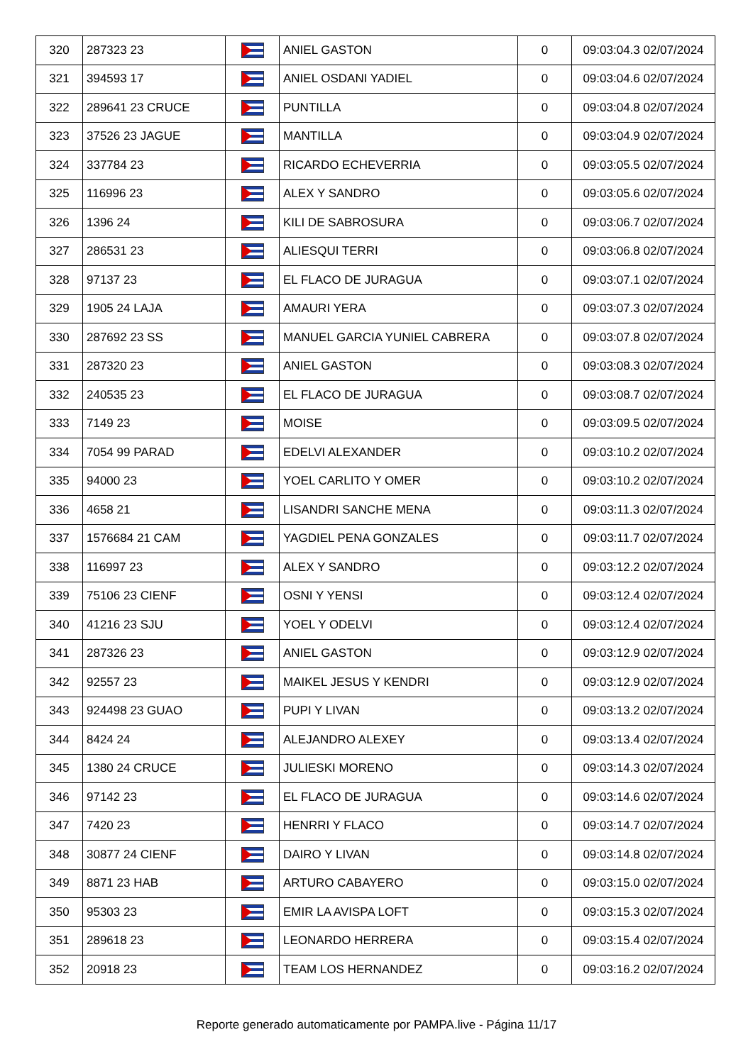| 320 | 287323 23 | | ANIEL GASTON | 0 | 09:03:04.3 02/07/2024 |
| 321 | 394593 17 | | ANIEL OSDANI YADIEL | 0 | 09:03:04.6 02/07/2024 |
| 322 | 289641 23 CRUCE | | PUNTILLA | 0 | 09:03:04.8 02/07/2024 |
| 323 | 37526 23 JAGUE | | MANTILLA | 0 | 09:03:04.9 02/07/2024 |
| 324 | 337784 23 | | RICARDO ECHEVERRIA | 0 | 09:03:05.5 02/07/2024 |
| 325 | 116996 23 | | ALEX Y SANDRO | 0 | 09:03:05.6 02/07/2024 |
| 326 | 1396 24 | | KILI DE SABROSURA | 0 | 09:03:06.7 02/07/2024 |
| 327 | 286531 23 | | ALIESQUI TERRI | 0 | 09:03:06.8 02/07/2024 |
| 328 | 97137 23 | | EL FLACO DE JURAGUA | 0 | 09:03:07.1 02/07/2024 |
| 329 | 1905 24 LAJA | | AMAURI YERA | 0 | 09:03:07.3 02/07/2024 |
| 330 | 287692 23 SS | | MANUEL GARCIA YUNIEL CABRERA | 0 | 09:03:07.8 02/07/2024 |
| 331 | 287320 23 | | ANIEL GASTON | 0 | 09:03:08.3 02/07/2024 |
| 332 | 240535 23 | | EL FLACO DE JURAGUA | 0 | 09:03:08.7 02/07/2024 |
| 333 | 7149 23 | | MOISE | 0 | 09:03:09.5 02/07/2024 |
| 334 | 7054 99 PARAD | | EDELVI ALEXANDER | 0 | 09:03:10.2 02/07/2024 |
| 335 | 94000 23 | | YOEL CARLITO Y OMER | 0 | 09:03:10.2 02/07/2024 |
| 336 | 4658 21 | | LISANDRI SANCHE MENA | 0 | 09:03:11.3 02/07/2024 |
| 337 | 1576684 21 CAM | | YAGDIEL PENA GONZALES | 0 | 09:03:11.7 02/07/2024 |
| 338 | 116997 23 | | ALEX Y SANDRO | 0 | 09:03:12.2 02/07/2024 |
| 339 | 75106 23 CIENF | | OSNI Y YENSI | 0 | 09:03:12.4 02/07/2024 |
| 340 | 41216 23 SJU | | YOEL Y ODELVI | 0 | 09:03:12.4 02/07/2024 |
| 341 | 287326 23 | | ANIEL GASTON | 0 | 09:03:12.9 02/07/2024 |
| 342 | 92557 23 | | MAIKEL JESUS Y KENDRI | 0 | 09:03:12.9 02/07/2024 |
| 343 | 924498 23 GUAO | | PUPI Y LIVAN | 0 | 09:03:13.2 02/07/2024 |
| 344 | 8424 24 | | ALEJANDRO ALEXEY | 0 | 09:03:13.4 02/07/2024 |
| 345 | 1380 24 CRUCE | | JULIESKI MORENO | 0 | 09:03:14.3 02/07/2024 |
| 346 | 97142 23 | | EL FLACO DE JURAGUA | 0 | 09:03:14.6 02/07/2024 |
| 347 | 7420 23 | | HENRRI Y FLACO | 0 | 09:03:14.7 02/07/2024 |
| 348 | 30877 24 CIENF | | DAIRO Y LIVAN | 0 | 09:03:14.8 02/07/2024 |
| 349 | 8871 23 HAB | | ARTURO CABAYERO | 0 | 09:03:15.0 02/07/2024 |
| 350 | 95303 23 | | EMIR LA AVISPA LOFT | 0 | 09:03:15.3 02/07/2024 |
| 351 | 289618 23 | | LEONARDO HERRERA | 0 | 09:03:15.4 02/07/2024 |
| 352 | 20918 23 | | TEAM LOS HERNANDEZ | 0 | 09:03:16.2 02/07/2024 |
Reporte generado automaticamente por PAMPA.live - Página 11/17